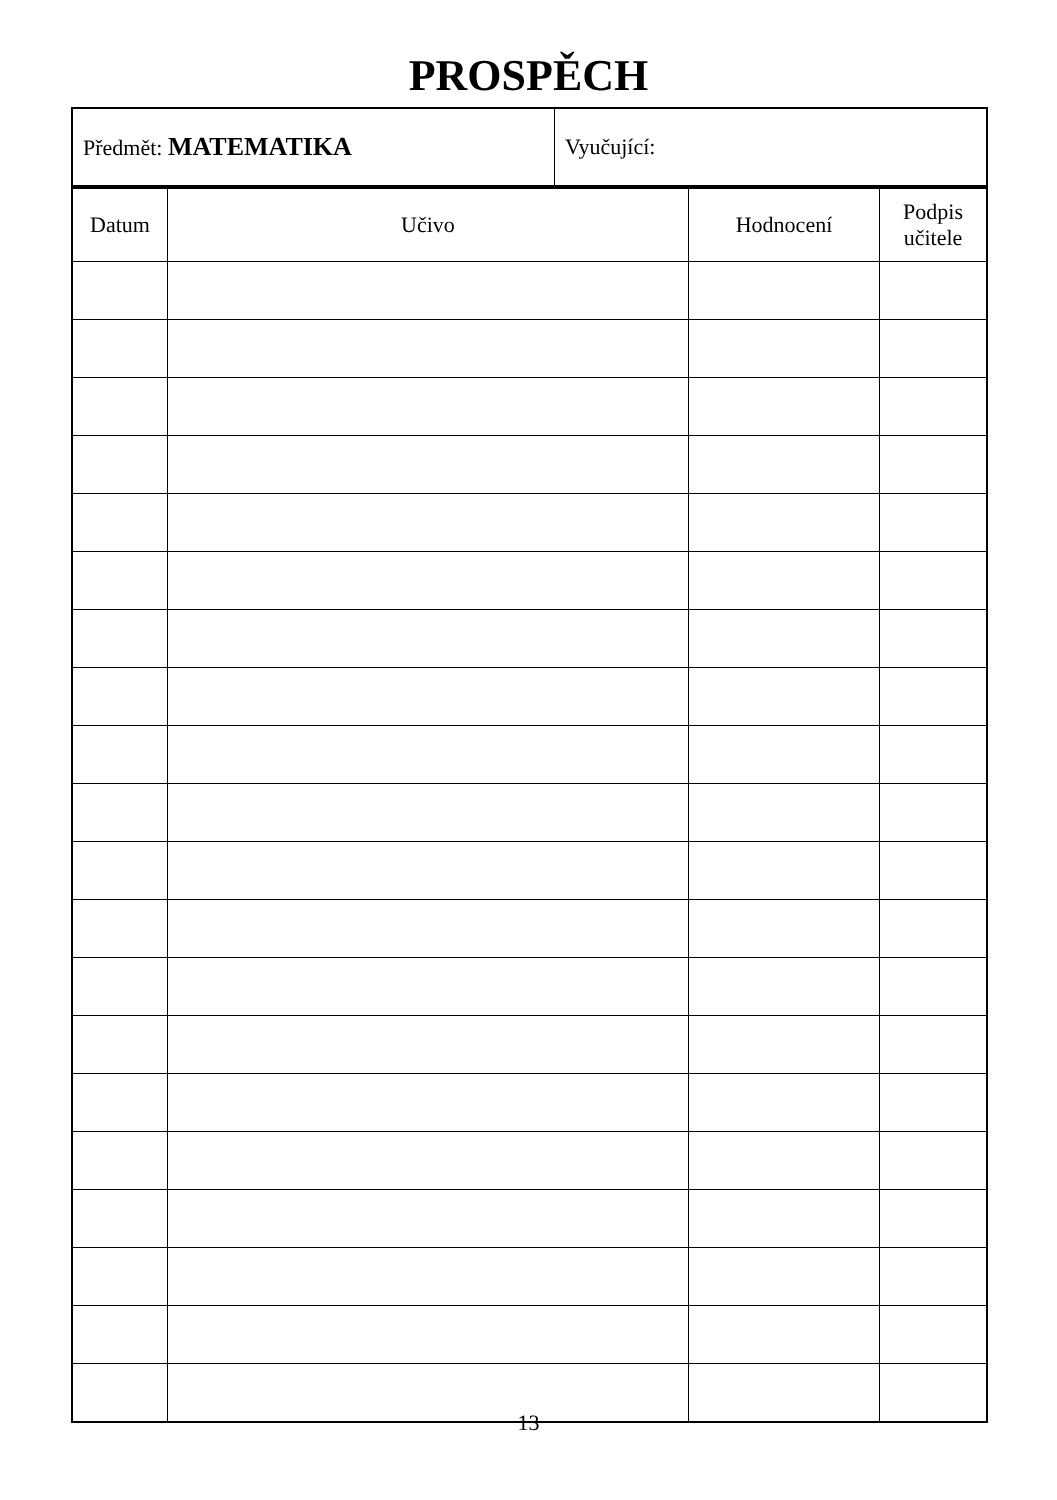PROSPĚCH
| Předmět: MATEMATIKA | Vyučující: |
| Datum | Učivo | Hodnocení | Podpis učitele |
| --- | --- | --- | --- |
13